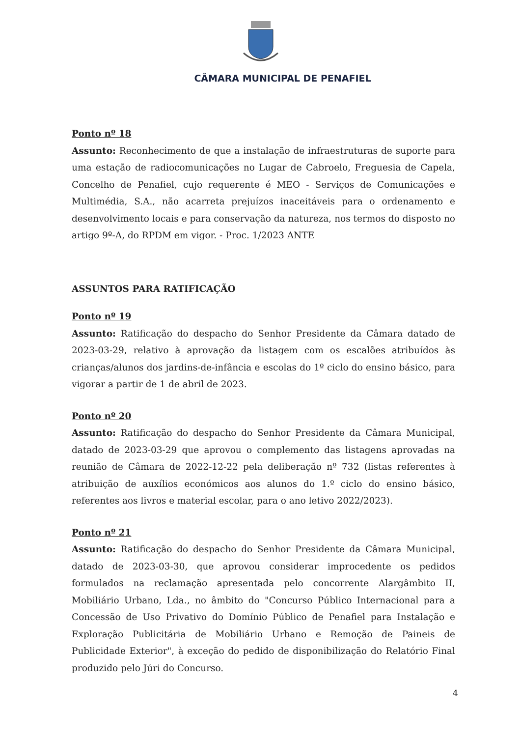CÂMARA MUNICIPAL DE PENAFIEL
Ponto nº 18
Assunto: Reconhecimento de que a instalação de infraestruturas de suporte para uma estação de radiocomunicações no Lugar de Cabroelo, Freguesia de Capela, Concelho de Penafiel, cujo requerente é MEO - Serviços de Comunicações e Multimédia, S.A., não acarreta prejuízos inaceitáveis para o ordenamento e desenvolvimento locais e para conservação da natureza, nos termos do disposto no artigo 9º-A, do RPDM em vigor. - Proc. 1/2023 ANTE
ASSUNTOS PARA RATIFICAÇÃO
Ponto nº 19
Assunto: Ratificação do despacho do Senhor Presidente da Câmara datado de 2023-03-29, relativo à aprovação da listagem com os escalões atribuídos às crianças/alunos dos jardins-de-infância e escolas do 1º ciclo do ensino básico, para vigorar a partir de 1 de abril de 2023.
Ponto nº 20
Assunto: Ratificação do despacho do Senhor Presidente da Câmara Municipal, datado de 2023-03-29 que aprovou o complemento das listagens aprovadas na reunião de Câmara de 2022-12-22 pela deliberação nº 732 (listas referentes à atribuição de auxílios económicos aos alunos do 1.º ciclo do ensino básico, referentes aos livros e material escolar, para o ano letivo 2022/2023).
Ponto nº 21
Assunto: Ratificação do despacho do Senhor Presidente da Câmara Municipal, datado de 2023-03-30, que aprovou considerar improcedente os pedidos formulados na reclamação apresentada pelo concorrente Alargâmbito II, Mobiliário Urbano, Lda., no âmbito do "Concurso Público Internacional para a Concessão de Uso Privativo do Domínio Público de Penafiel para Instalação e Exploração Publicitária de Mobiliário Urbano e Remoção de Paineis de Publicidade Exterior", à exceção do pedido de disponibilização do Relatório Final produzido pelo Júri do Concurso.
4